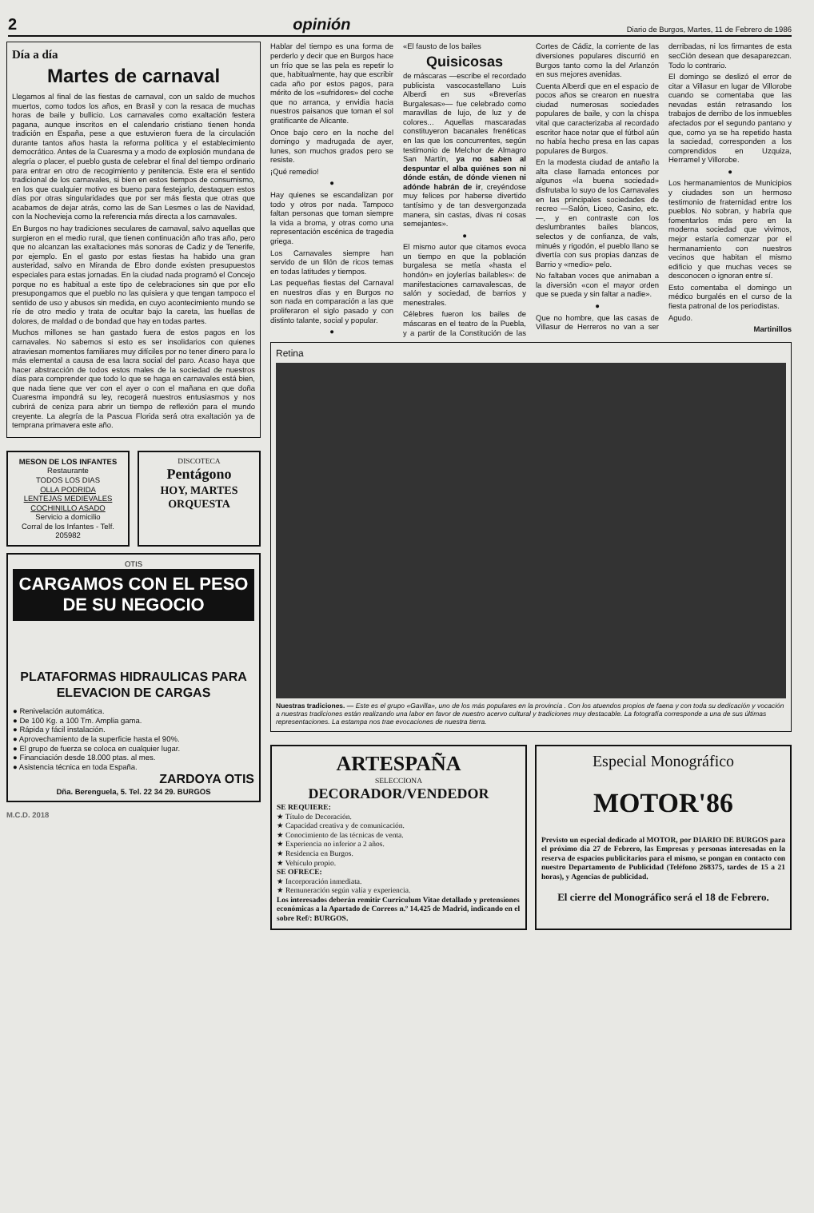2 opinión Diario de Burgos, Martes, 11 de Febrero de 1986
Día a día
Martes de carnaval
Llegamos al final de las fiestas de carnaval, con un saldo de muchos muertos, como todos los años, en Brasil y con la resaca de muchas horas de baile y bullicio. Los carnavales como exaltación festera pagana, aunque inscritos en el calendario cristiano tienen honda tradición en España, pese a que estuvieron fuera de la circulación durante tantos años hasta la reforma política y el establecimiento democrático. Antes de la Cuaresma y a modo de explosión mundana de alegría o placer, el pueblo gusta de celebrar el final del tiempo ordinario para entrar en otro de recogimiento y penitencia. Este era el sentido tradicional de los carnavales, si bien en estos tiempos de consumismo, en los que cualquier motivo es bueno para festejarlo, destaquen estos días por otras singularidades que por ser más fiesta que otras que acabamos de dejar atrás, como las de San Lesmes o las de Navidad, con la Nochevieja como la referencia más directa a los carnavales.
En Burgos no hay tradiciones seculares de carnaval, salvo aquellas que surgieron en el medio rural, que tienen continuación año tras año, pero que no alcanzan las exaltaciones más sonoras de Cadiz y de Tenerife, por ejemplo. En el gasto por estas fiestas ha habido una gran austeridad, salvo en Miranda de Ebro donde existen presupuestos especiales para estas jornadas. En la ciudad nada programó el Concejo porque no es habitual a este tipo de celebraciones sin que por ello presupongamos que el pueblo no las quisiera y que tengan tampoco el sentido de uso y abusos sin medida, en cuyo acontecimiento mundo se ríe de otro medio y trata de ocultar bajo la careta, las huellas de dolores, de maldad o de bondad que hay en todas partes.
Muchos millones se han gastado fuera de estos pagos en los carnavales. No sabemos si esto es ser insolidarios con quienes atraviesan momentos familiares muy difíciles por no tener dinero para lo más elemental a causa de esa lacra social del paro. Acaso haya que hacer abstracción de todos estos males de la sociedad de nuestros días para comprender que todo lo que se haga en carnavales está bien, que nada tiene que ver con el ayer o con el mañana en que doña Cuaresma impondrá su ley, recogerá nuestros entusiasmos y nos cubrirá de ceniza para abrir un tiempo de reflexión para el mundo creyente. La alegría de la Pascua Florida será otra exaltación ya de temprana primavera este año.
MESON DE LOS INFANTES
Restaurante
TODOS LOS DIAS
OLLA PODRIDA
LENTEJAS MEDIEVALES
COCHINILLO ASADO
Servicio a domicilio
Corral de los Infantes - Telf. 205982
DISCOTECA
Pentágono
HOY, MARTES
ORQUESTA
OTIS
CARGAMOS CON EL PESO DE SU NEGOCIO
PLATAFORMAS HIDRAULICAS PARA ELEVACION DE CARGAS
● Renivelación automática.
● De 100 Kg. a 100 Tm. Amplia gama.
● Rápida y fácil instalación.
● Aprovechamiento de la superficie hasta el 90%.
● El grupo de fuerza se coloca en cualquier lugar.
● Financiación desde 18.000 ptas. al mes.
● Asistencia técnica en toda España.
ZARDOYA OTIS
Dña. Berenguela, 5. Tel. 22 34 29. BURGOS
M.C.D. 2018
Hablar del tiempo es una forma de perderlo y decir que en Burgos hace un frío que se las pela es repetir lo que, habitualmente, hay que escribir cada año por estos pagos, para mérito de los «sufridores» del coche que no arranca, y envidia hacia nuestros paisanos que toman el sol gratificante de Alicante.
Once bajo cero en la noche del domingo y madrugada de ayer, lunes, son muchos grados pero se resiste.
¡Qué remedio!
●
Hay quienes se escandalizan por todo y otros por nada. Tampoco faltan personas que toman siempre la vida a broma, y otras como una representación escénica de tragedia griega.
Los Carnavales siempre han servido de un filón de ricos temas en todas latitudes y tiempos.
Las pequeñas fiestas del Carnaval en nuestros días y en Burgos no son nada en comparación a las que proliferaron el siglo pasado y con distinto talante, social y popular.
●
«El fausto de los bailes
Quisicosas
de máscaras —escribe el recordado publicista vascocastellano Luis Alberdi en sus «Breverías Burgalesas»— fue celebrado como maravillas de lujo, de luz y de colores... Aquellas mascaradas constituyeron bacanales frenéticas en las que los concurrentes, según testimonio de Melchor de Almagro San Martín, ya no saben al despuntar el alba quiénes son ni dónde están, de dónde vienen ni adónde habrán de ir, creyéndose muy felices por haberse divertido tantísimo y de tan desvergonzada manera, sin castas, divas ni cosas semejantes».
●
El mismo autor que citamos evoca un tiempo en que la población burgalesa se metía «hasta el hondón» en joylerías bailables»: de manifestaciones carnavalescas, de salón y sociedad, de barrios y menestrales.
Célebres fueron los bailes de máscaras en el teatro de la Puebla, y a partir de la Constitución de las Cortes de Cádiz, la corriente de las diversiones populares discurrió en Burgos tanto como la del Arlanzón en sus mejores avenidas.
Cuenta Alberdi que en el espacio de pocos años se crearon en nuestra ciudad numerosas sociedades populares de baile, y con la chispa vital que caracterizaba al recordado escritor hace notar que el fútbol aún no había hecho presa en las capas populares de Burgos.
En la modesta ciudad de antaño la alta clase llamada entonces por algunos «la buena sociedad» disfrutaba lo suyo de los Carnavales en las principales sociedades de recreo —Salón, Liceo, Casino, etc.—, y en contraste con los deslumbrantes bailes blancos, selectos y de confianza, de vals, minués y rigodón, el pueblo llano se divertía con sus propias danzas de Barrio y «medio» pelo.
No faltaban voces que animaban a la diversión «con el mayor orden que se pueda y sin faltar a nadie».
●
Que no hombre, que las casas de Villasur de Herreros no van a ser derribadas, ni los firmantes de esta secCión desean que desaparezcan. Todo lo contrario.
El domingo se deslizó el error de citar a Villasur en lugar de Villorobe cuando se comentaba que las nevadas están retrasando los trabajos de derribo de los inmuebles afectados por el segundo pantano y que, como ya se ha repetido hasta la saciedad, corresponden a los comprendidos en Uzquiza, Herramel y Villorobe.
●
Los hermanamientos de Municipios y ciudades son un hermoso testimonio de fraternidad entre los pueblos. No sobran, y habría que fomentarlos más pero en la moderna sociedad que vivimos, mejor estaría comenzar por el hermanamiento con nuestros vecinos que habitan el mismo edificio y que muchas veces se desconocen o ignoran entre sí.
Esto comentaba el domingo un médico burgalés en el curso de la fiesta patronal de los periodistas.
Agudo.
Martinillos
Retina
Nuestras tradiciones. — Este es el grupo «Gavilla», uno de los más populares en la provincia . Con los atuendos propios de faena y con toda su dedicación y vocación a nuestras tradiciones están realizando una labor en favor de nuestro acervo cultural y tradiciones muy destacable. La fotografía corresponde a una de sus últimas representaciones. La estampa nos trae evocaciones de nuestra tierra.
ARTESPAÑA
SELECCIONA
DECORADOR/VENDEDOR
SE REQUIERE:
★ Título de Decoración.
★ Capacidad creativa y de comunicación.
★ Conocimiento de las técnicas de venta.
★ Experiencia no inferior a 2 años.
★ Residencia en Burgos.
★ Vehículo propio.
SE OFRECE:
★ Incorporación inmediata.
★ Remuneración según valía y experiencia.
Los interesados deberán remitir Curriculum Vitae detallado y pretensiones económicas a la Apartado de Correos n.º 14.425 de Madrid, indicando en el sobre Ref/: BURGOS.
Especial Monográfico
MOTOR'86
Previsto un especial dedicado al MOTOR, por DIARIO DE BURGOS para el próximo día 27 de Febrero, las Empresas y personas interesadas en la reserva de espacios publicitarios para el mismo, se pongan en contacto con nuestro Departamento de Publicidad (Teléfono 268375, tardes de 15 a 21 horas), y Agencias de publicidad.
El cierre del Monográfico será el 18 de Febrero.